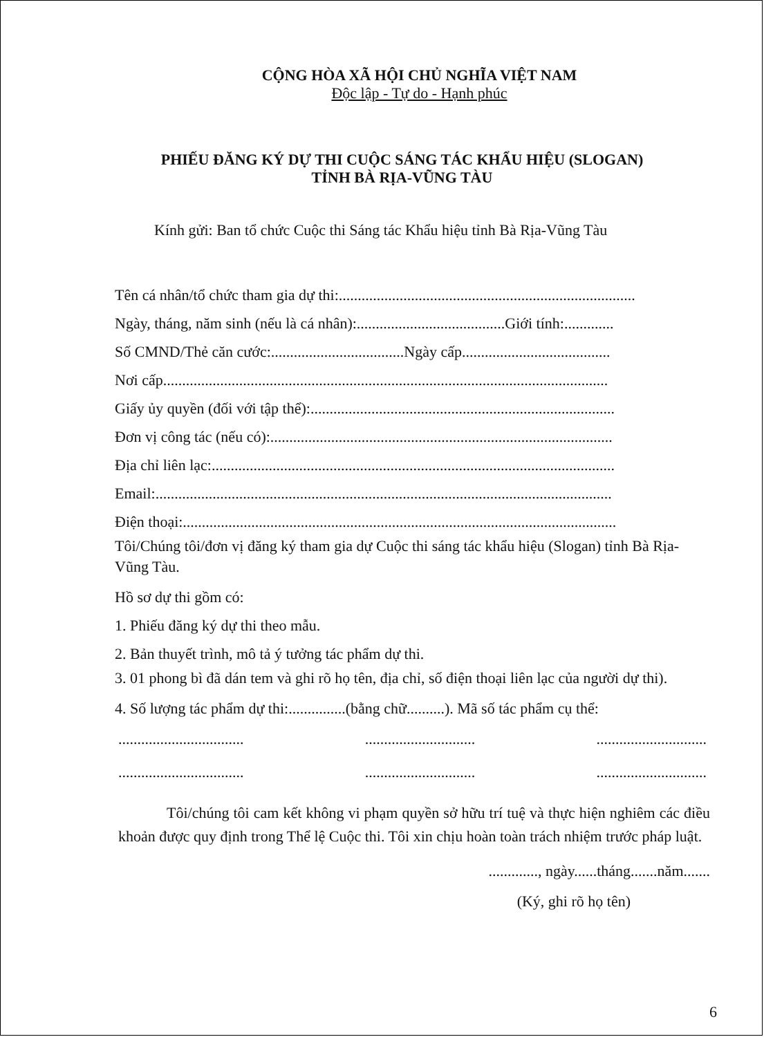CỘNG HÒA XÃ HỘI CHỦ NGHĨA VIỆT NAM
Độc lập - Tự do - Hạnh phúc
PHIẾU ĐĂNG KÝ DỰ THI CUỘC SÁNG TÁC KHẨU HIỆU (SLOGAN)
TỈNH BÀ RỊA-VŨNG TÀU
Kính gửi: Ban tổ chức Cuộc thi Sáng tác Khẩu hiệu tỉnh Bà Rịa-Vũng Tàu
Tên cá nhân/tổ chức tham gia dự thi:..............................................................................
Ngày, tháng, năm sinh (nếu là cá nhân):.......................................Giới tính:.............
Số CMND/Thẻ căn cước:...................................Ngày cấp.......................................
Nơi cấp.....................................................................................................................
Giấy ủy quyền (đối với tập thể):................................................................................
Đơn vị công tác (nếu có):..........................................................................................
Địa chỉ liên lạc:..........................................................................................................
Email:........................................................................................................................
Điện thoại:..................................................................................................................
Tôi/Chúng tôi/đơn vị đăng ký tham gia dự Cuộc thi sáng tác khẩu hiệu (Slogan) tỉnh Bà Rịa-Vũng Tàu.
Hồ sơ dự thi gồm có:
1. Phiếu đăng ký dự thi theo mẫu.
2. Bản thuyết trình, mô tả ý tưởng tác phẩm dự thi.
3. 01 phong bì đã dán tem và ghi rõ họ tên, địa chỉ, số điện thoại liên lạc của người dự thi).
4. Số lượng tác phẩm dự thi:...............(bằng chữ..........). Mã số tác phẩm cụ thể:
................................. ............................. .............................
................................. ............................. .............................
Tôi/chúng tôi cam kết không vi phạm quyền sở hữu trí tuệ và thực hiện nghiêm các điều khoản được quy định trong Thể lệ Cuộc thi. Tôi xin chịu hoàn toàn trách nhiệm trước pháp luật.
............., ngày......tháng.......năm.......
(Ký, ghi rõ họ tên)
6